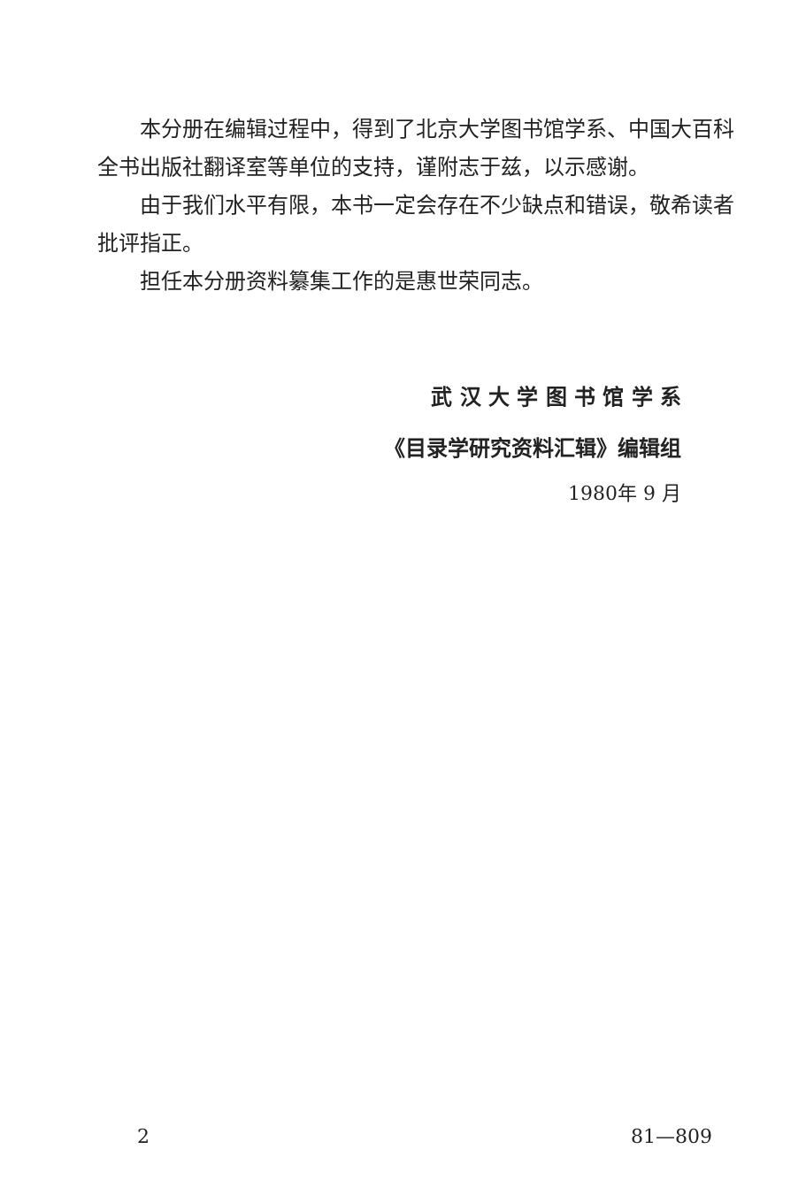本分册在编辑过程中，得到了北京大学图书馆学系、中国大百科全书出版社翻译室等单位的支持，谨附志于兹，以示感谢。
由于我们水平有限，本书一定会存在不少缺点和错误，敬希读者批评指正。
担任本分册资料纂集工作的是惠世荣同志。
武 汉 大 学 图 书 馆 学 系
《目录学研究资料汇辑》编辑组
1980年 9 月
2 81—809